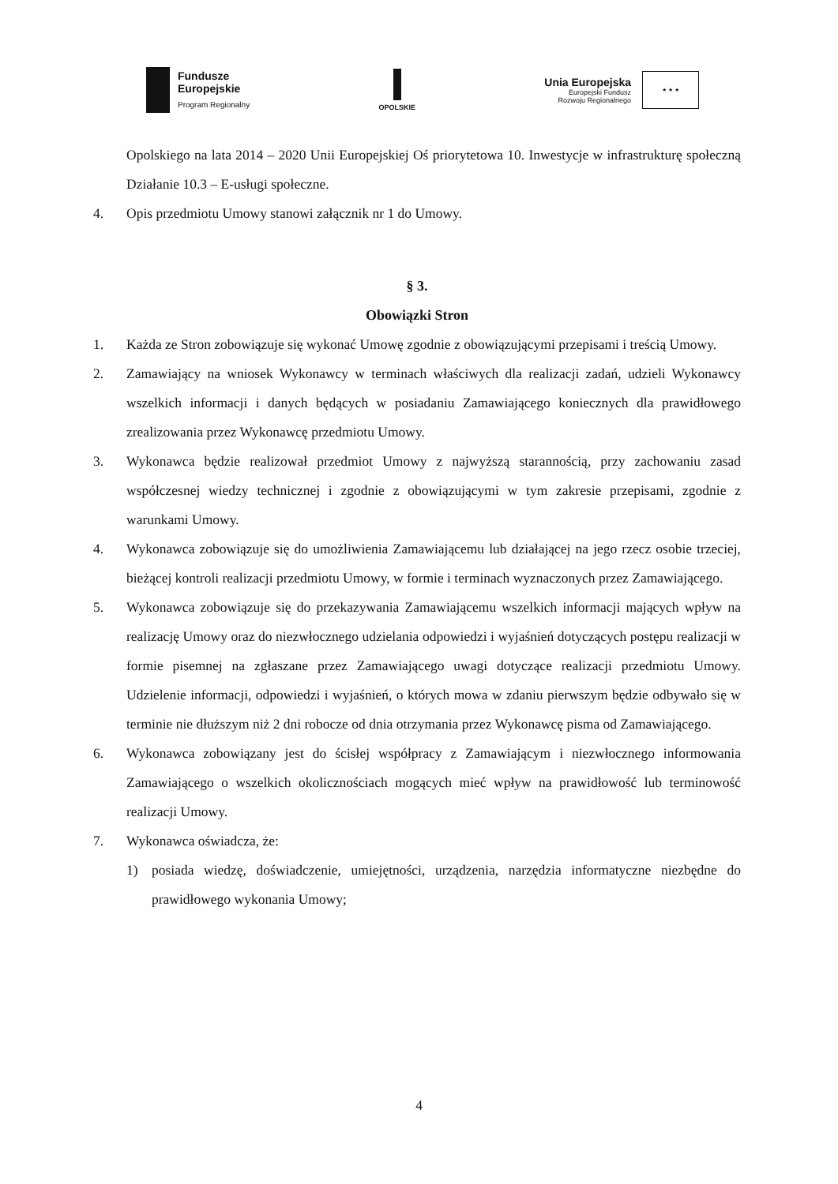Fundusze
Europejskie
Program Regionalny
OPOLSKIE
Unia Europejska
Europejski Fundusz
Rozwoju Regionalnego
★ ★ ★
Opolskiego na lata 2014 – 2020 Unii Europejskiej Oś priorytetowa 10. Inwestycje w infrastrukturę społeczną Działanie 10.3 – E-usługi społeczne.
4. Opis przedmiotu Umowy stanowi załącznik nr 1 do Umowy.
§ 3.
Obowiązki Stron
1. Każda ze Stron zobowiązuje się wykonać Umowę zgodnie z obowiązującymi przepisami i treścią Umowy.
2. Zamawiający na wniosek Wykonawcy w terminach właściwych dla realizacji zadań, udzieli Wykonawcy wszelkich informacji i danych będących w posiadaniu Zamawiającego koniecznych dla prawidłowego zrealizowania przez Wykonawcę przedmiotu Umowy.
3. Wykonawca będzie realizował przedmiot Umowy z najwyższą starannością, przy zachowaniu zasad współczesnej wiedzy technicznej i zgodnie z obowiązującymi w tym zakresie przepisami, zgodnie z warunkami Umowy.
4. Wykonawca zobowiązuje się do umożliwienia Zamawiającemu lub działającej na jego rzecz osobie trzeciej, bieżącej kontroli realizacji przedmiotu Umowy, w formie i terminach wyznaczonych przez Zamawiającego.
5. Wykonawca zobowiązuje się do przekazywania Zamawiającemu wszelkich informacji mających wpływ na realizację Umowy oraz do niezwłocznego udzielania odpowiedzi i wyjaśnień dotyczących postępu realizacji w formie pisemnej na zgłaszane przez Zamawiającego uwagi dotyczące realizacji przedmiotu Umowy. Udzielenie informacji, odpowiedzi i wyjaśnień, o których mowa w zdaniu pierwszym będzie odbywało się w terminie nie dłuższym niż 2 dni robocze od dnia otrzymania przez Wykonawcę pisma od Zamawiającego.
6. Wykonawca zobowiązany jest do ścisłej współpracy z Zamawiającym i niezwłocznego informowania Zamawiającego o wszelkich okolicznościach mogących mieć wpływ na prawidłowość lub terminowość realizacji Umowy.
7. Wykonawca oświadcza, że:
1) posiada wiedzę, doświadczenie, umiejętności, urządzenia, narzędzia informatyczne niezbędne do prawidłowego wykonania Umowy;
4